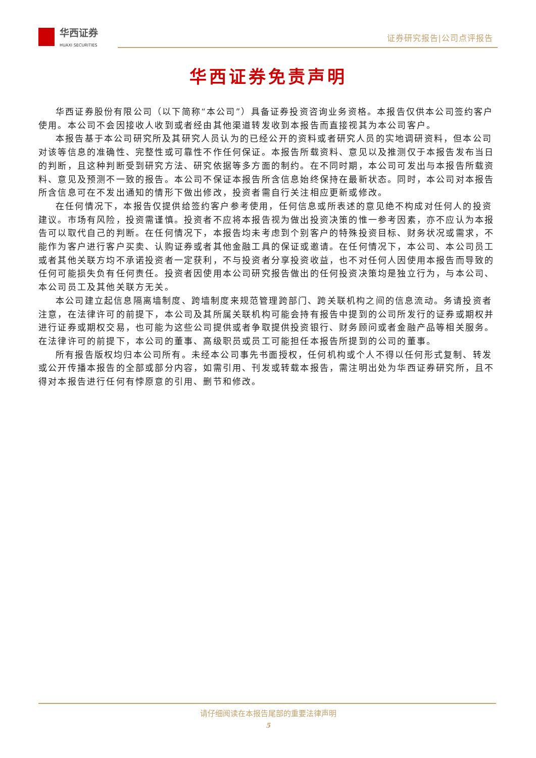华西证券
HUAXI SECURITIES
证券研究报告|公司点评报告
华西证券免责声明
华西证券股份有限公司（以下简称“本公司”）具备证券投资咨询业务资格。本报告仅供本公司签约客户使用。本公司不会因接收人收到或者经由其他渠道转发收到本报告而直接视其为本公司客户。
本报告基于本公司研究所及其研究人员认为的已经公开的资料或者研究人员的实地调研资料，但本公司对该等信息的准确性、完整性或可靠性不作任何保证。本报告所载资料、意见以及推测仅于本报告发布当日的判断，且这种判断受到研究方法、研究依据等多方面的制约。在不同时期，本公司可发出与本报告所载资料、意见及预测不一致的报告。本公司不保证本报告所含信息始终保持在最新状态。同时，本公司对本报告所含信息可在不发出通知的情形下做出修改，投资者需自行关注相应更新或修改。
在任何情况下，本报告仅提供给签约客户参考使用，任何信息或所表述的意见绝不构成对任何人的投资建议。市场有风险，投资需谨慎。投资者不应将本报告视为做出投资决策的惟一参考因素，亦不应认为本报告可以取代自己的判断。在任何情况下，本报告均未考虑到个别客户的特殊投资目标、财务状况或需求，不能作为客户进行客户买卖、认购证券或者其他金融工具的保证或邀请。在任何情况下，本公司、本公司员工或者其他关联方均不承诺投资者一定获利，不与投资者分享投资收益，也不对任何人因使用本报告而导致的任何可能损失负有任何责任。投资者因使用本公司研究报告做出的任何投资决策均是独立行为，与本公司、本公司员工及其他关联方无关。
本公司建立起信息隔离墙制度、跨墙制度来规范管理跨部门、跨关联机构之间的信息流动。务请投资者注意，在法律许可的前提下，本公司及其所属关联机构可能会持有报告中提到的公司所发行的证券或期权并进行证券或期权交易，也可能为这些公司提供或者争取提供投资银行、财务顾问或者金融产品等相关服务。在法律许可的前提下，本公司的董事、高级职员或员工可能担任本报告所提到的公司的董事。
所有报告版权均归本公司所有。未经本公司事先书面授权，任何机构或个人不得以任何形式复制、转发或公开传播本报告的全部或部分内容，如需引用、刊发或转载本报告，需注明出处为华西证券研究所，且不得对本报告进行任何有悖原意的引用、删节和修改。
请仔细阅读在本报告尾部的重要法律声明
5